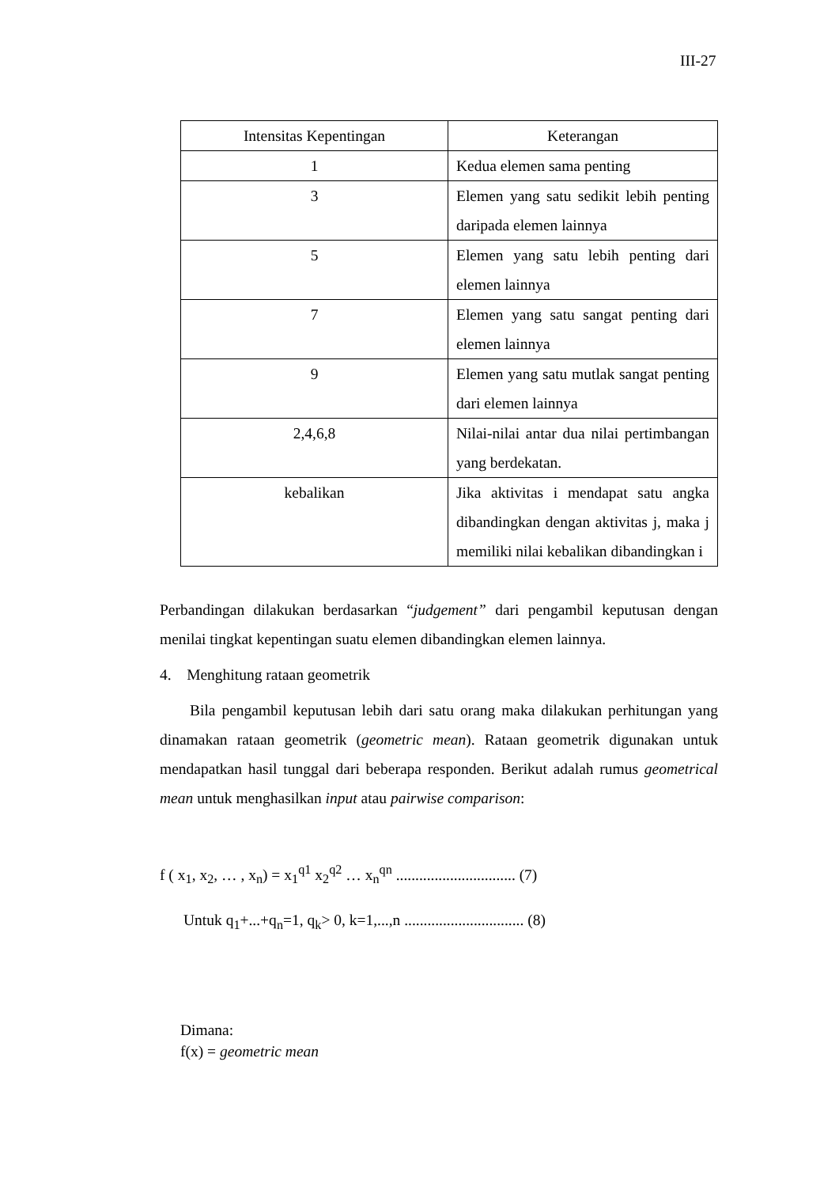III-27
| Intensitas Kepentingan | Keterangan |
| --- | --- |
| 1 | Kedua elemen sama penting |
| 3 | Elemen yang satu sedikit lebih penting daripada elemen lainnya |
| 5 | Elemen yang satu lebih penting dari elemen lainnya |
| 7 | Elemen yang satu sangat penting dari elemen lainnya |
| 9 | Elemen yang satu mutlak sangat penting dari elemen lainnya |
| 2,4,6,8 | Nilai-nilai antar dua nilai pertimbangan yang berdekatan. |
| kebalikan | Jika aktivitas i mendapat satu angka dibandingkan dengan aktivitas j, maka j memiliki nilai kebalikan dibandingkan i |
Perbandingan dilakukan berdasarkan “judgement” dari pengambil keputusan dengan menilai tingkat kepentingan suatu elemen dibandingkan elemen lainnya.
4. Menghitung rataan geometrik
Bila pengambil keputusan lebih dari satu orang maka dilakukan perhitungan yang dinamakan rataan geometrik (geometric mean). Rataan geometrik digunakan untuk mendapatkan hasil tunggal dari beberapa responden. Berikut adalah rumus geometrical mean untuk menghasilkan input atau pairwise comparison:
f ( x<sub>1</sub>, x<sub>2</sub>, … , x<sub>n</sub>) = x<sub>1</sub><sup>q1</sup> x<sub>2</sub><sup>q2</sup> … x<sub>n</sub><sup>qn</sup> ............................... (7)
Untuk q<sub>1</sub>+...+q<sub>n</sub>=1, q<sub>k</sub>> 0, k=1,...,n ............................... (8)
Dimana:
f(x) = geometric mean